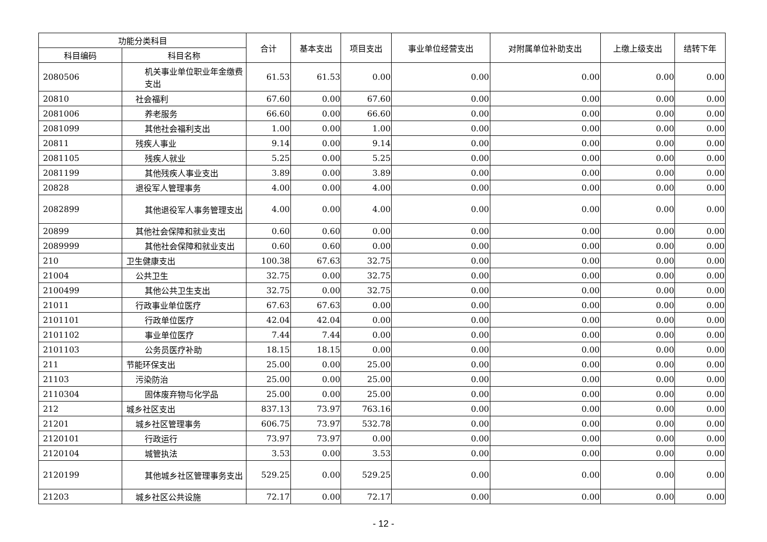| 功能分类科目 | | 合计 | 基本支出 | 项目支出 | 事业单位经营支出 | 对附属单位补助支出 | 上缴上级支出 | 结转下年 |
| --- | --- | --- | --- | --- | --- | --- | --- | --- |
| 科目编码 | 科目名称 | | | | | | | |
| 2080506 | 机关事业单位职业年金缴费支出 | 61.53 | 61.53 | 0.00 | 0.00 | 0.00 | 0.00 | 0.00 |
| 20810 | 社会福利 | 67.60 | 0.00 | 67.60 | 0.00 | 0.00 | 0.00 | 0.00 |
| 2081006 | 养老服务 | 66.60 | 0.00 | 66.60 | 0.00 | 0.00 | 0.00 | 0.00 |
| 2081099 | 其他社会福利支出 | 1.00 | 0.00 | 1.00 | 0.00 | 0.00 | 0.00 | 0.00 |
| 20811 | 残疾人事业 | 9.14 | 0.00 | 9.14 | 0.00 | 0.00 | 0.00 | 0.00 |
| 2081105 | 残疾人就业 | 5.25 | 0.00 | 5.25 | 0.00 | 0.00 | 0.00 | 0.00 |
| 2081199 | 其他残疾人事业支出 | 3.89 | 0.00 | 3.89 | 0.00 | 0.00 | 0.00 | 0.00 |
| 20828 | 退役军人管理事务 | 4.00 | 0.00 | 4.00 | 0.00 | 0.00 | 0.00 | 0.00 |
| 2082899 | 其他退役军人事务管理支出 | 4.00 | 0.00 | 4.00 | 0.00 | 0.00 | 0.00 | 0.00 |
| 20899 | 其他社会保障和就业支出 | 0.60 | 0.60 | 0.00 | 0.00 | 0.00 | 0.00 | 0.00 |
| 2089999 | 其他社会保障和就业支出 | 0.60 | 0.60 | 0.00 | 0.00 | 0.00 | 0.00 | 0.00 |
| 210 | 卫生健康支出 | 100.38 | 67.63 | 32.75 | 0.00 | 0.00 | 0.00 | 0.00 |
| 21004 | 公共卫生 | 32.75 | 0.00 | 32.75 | 0.00 | 0.00 | 0.00 | 0.00 |
| 2100499 | 其他公共卫生支出 | 32.75 | 0.00 | 32.75 | 0.00 | 0.00 | 0.00 | 0.00 |
| 21011 | 行政事业单位医疗 | 67.63 | 67.63 | 0.00 | 0.00 | 0.00 | 0.00 | 0.00 |
| 2101101 | 行政单位医疗 | 42.04 | 42.04 | 0.00 | 0.00 | 0.00 | 0.00 | 0.00 |
| 2101102 | 事业单位医疗 | 7.44 | 7.44 | 0.00 | 0.00 | 0.00 | 0.00 | 0.00 |
| 2101103 | 公务员医疗补助 | 18.15 | 18.15 | 0.00 | 0.00 | 0.00 | 0.00 | 0.00 |
| 211 | 节能环保支出 | 25.00 | 0.00 | 25.00 | 0.00 | 0.00 | 0.00 | 0.00 |
| 21103 | 污染防治 | 25.00 | 0.00 | 25.00 | 0.00 | 0.00 | 0.00 | 0.00 |
| 2110304 | 固体废弃物与化学品 | 25.00 | 0.00 | 25.00 | 0.00 | 0.00 | 0.00 | 0.00 |
| 212 | 城乡社区支出 | 837.13 | 73.97 | 763.16 | 0.00 | 0.00 | 0.00 | 0.00 |
| 21201 | 城乡社区管理事务 | 606.75 | 73.97 | 532.78 | 0.00 | 0.00 | 0.00 | 0.00 |
| 2120101 | 行政运行 | 73.97 | 73.97 | 0.00 | 0.00 | 0.00 | 0.00 | 0.00 |
| 2120104 | 城管执法 | 3.53 | 0.00 | 3.53 | 0.00 | 0.00 | 0.00 | 0.00 |
| 2120199 | 其他城乡社区管理事务支出 | 529.25 | 0.00 | 529.25 | 0.00 | 0.00 | 0.00 | 0.00 |
| 21203 | 城乡社区公共设施 | 72.17 | 0.00 | 72.17 | 0.00 | 0.00 | 0.00 | 0.00 |
- 12 -